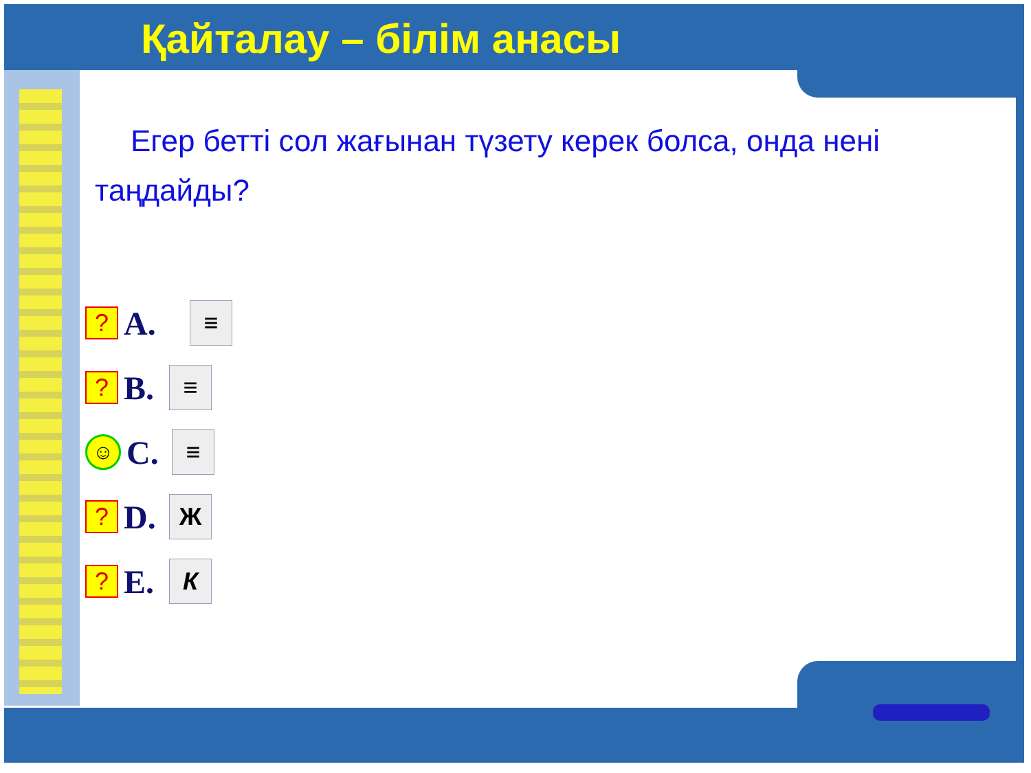Қайталау – білім анасы
Егер бетті сол жағынан түзету керек болса, онда нені таңдайды?
?
A.
≡
?
B.
≡
☺
C.
≡
?
D.
Ж
?
E.
К